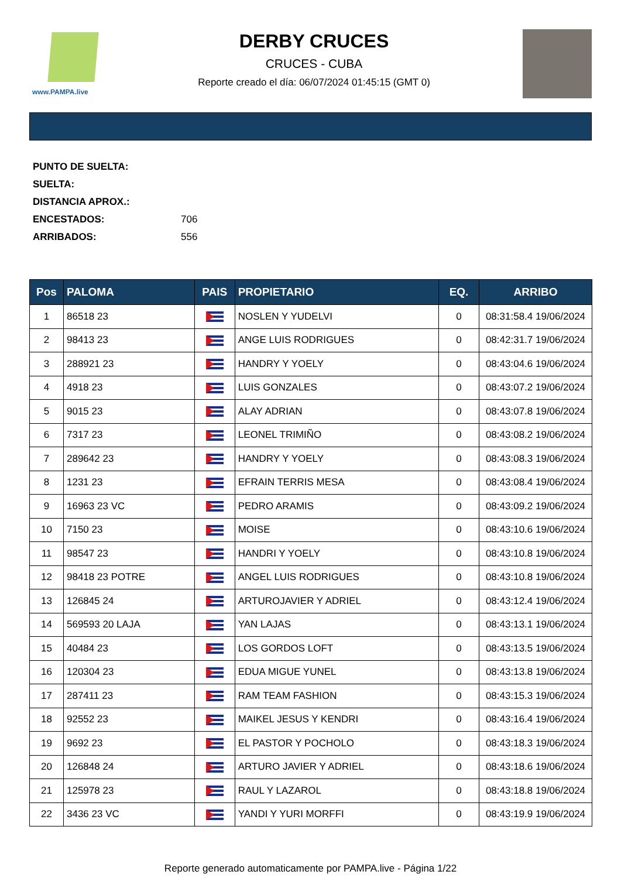www.PAMPA.live
DERBY CRUCES
CRUCES - CUBA
Reporte creado el día: 06/07/2024 01:45:15 (GMT 0)
PUNTO DE SUELTA:
SUELTA:
DISTANCIA APROX.:
ENCESTADOS: 706
ARRIBADOS: 556
| Pos | PALOMA | PAIS | PROPIETARIO | EQ. | ARRIBO |
| --- | --- | --- | --- | --- | --- |
| 1 | 86518 23 | | NOSLEN Y YUDELVI | 0 | 08:31:58.4 19/06/2024 |
| 2 | 98413 23 | | ANGE LUIS RODRIGUES | 0 | 08:42:31.7 19/06/2024 |
| 3 | 288921 23 | | HANDRY Y YOELY | 0 | 08:43:04.6 19/06/2024 |
| 4 | 4918 23 | | LUIS GONZALES | 0 | 08:43:07.2 19/06/2024 |
| 5 | 9015 23 | | ALAY ADRIAN | 0 | 08:43:07.8 19/06/2024 |
| 6 | 7317 23 | | LEONEL TRIMIÑO | 0 | 08:43:08.2 19/06/2024 |
| 7 | 289642 23 | | HANDRY Y YOELY | 0 | 08:43:08.3 19/06/2024 |
| 8 | 1231 23 | | EFRAIN TERRIS MESA | 0 | 08:43:08.4 19/06/2024 |
| 9 | 16963 23 VC | | PEDRO ARAMIS | 0 | 08:43:09.2 19/06/2024 |
| 10 | 7150 23 | | MOISE | 0 | 08:43:10.6 19/06/2024 |
| 11 | 98547 23 | | HANDRI Y YOELY | 0 | 08:43:10.8 19/06/2024 |
| 12 | 98418 23 POTRE | | ANGEL LUIS RODRIGUES | 0 | 08:43:10.8 19/06/2024 |
| 13 | 126845 24 | | ARTUROJAVIER Y ADRIEL | 0 | 08:43:12.4 19/06/2024 |
| 14 | 569593 20 LAJA | | YAN LAJAS | 0 | 08:43:13.1 19/06/2024 |
| 15 | 40484 23 | | LOS GORDOS LOFT | 0 | 08:43:13.5 19/06/2024 |
| 16 | 120304 23 | | EDUA MIGUE YUNEL | 0 | 08:43:13.8 19/06/2024 |
| 17 | 287411 23 | | RAM TEAM FASHION | 0 | 08:43:15.3 19/06/2024 |
| 18 | 92552 23 | | MAIKEL JESUS Y KENDRI | 0 | 08:43:16.4 19/06/2024 |
| 19 | 9692 23 | | EL PASTOR Y POCHOLO | 0 | 08:43:18.3 19/06/2024 |
| 20 | 126848 24 | | ARTURO JAVIER Y ADRIEL | 0 | 08:43:18.6 19/06/2024 |
| 21 | 125978 23 | | RAUL Y LAZAROL | 0 | 08:43:18.8 19/06/2024 |
| 22 | 3436 23 VC | | YANDI Y YURI MORFFI | 0 | 08:43:19.9 19/06/2024 |
Reporte generado automaticamente por PAMPA.live - Página 1/22